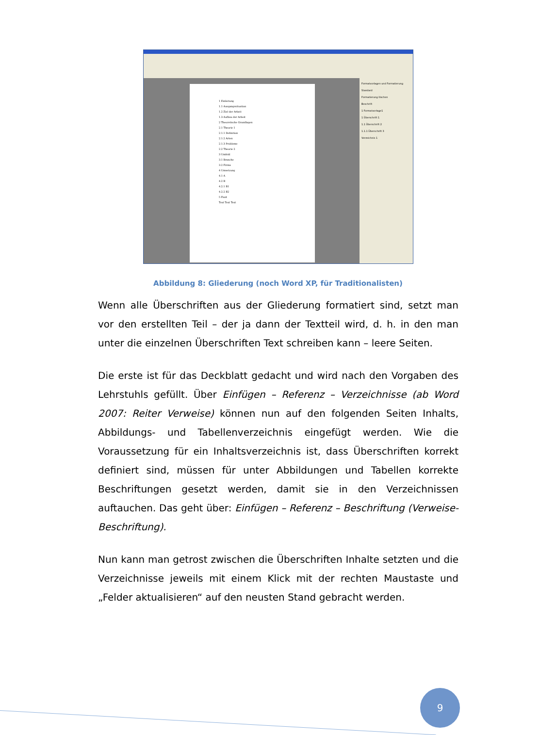1 Einleitung
1.1 Ausgangssituation
1.2 Ziel der Arbeit
1.3 Aufbau der Arbeit
2 Theoretische Grundlagen
2.1 Theorie 1
2.1.1 Definition
2.1.2 Arten
2.1.3 Probleme
2.2 Theorie 2
3 Umfeld
3.1 Branche
3.2 Firma
4 Umsetzung
4.1 A
4.2 B
4.2.1 B1
4.2.2 B2
5 Fazit
Text Text Text
Formatvorlagen und Formatierung
Standard
Formatierung löschen
Beschrift
1 Formatvorlage1
1 Überschrift 1
1.1 Überschrift 2
1.1.1 Überschrift 3
Verzeichnis 1
Abbildung 8: Gliederung (noch Word XP, für Traditionalisten)
Wenn alle Überschriften aus der Gliederung formatiert sind, setzt man vor den erstellten Teil – der ja dann der Textteil wird, d. h. in den man unter die einzelnen Überschriften Text schreiben kann – leere Seiten.
Die erste ist für das Deckblatt gedacht und wird nach den Vorgaben des Lehrstuhls gefüllt. Über Einfügen – Referenz – Verzeichnisse (ab Word 2007: Reiter Verweise) können nun auf den folgenden Seiten Inhalts, Abbildungs- und Tabellenverzeichnis eingefügt werden. Wie die Voraussetzung für ein Inhaltsverzeichnis ist, dass Überschriften korrekt definiert sind, müssen für unter Abbildungen und Tabellen korrekte Beschriftungen gesetzt werden, damit sie in den Verzeichnissen auftauchen. Das geht über: Einfügen – Referenz – Beschriftung (Verweise- Beschriftung).
Nun kann man getrost zwischen die Überschriften Inhalte setzten und die Verzeichnisse jeweils mit einem Klick mit der rechten Maustaste und „Felder aktualisieren“ auf den neusten Stand gebracht werden.
9